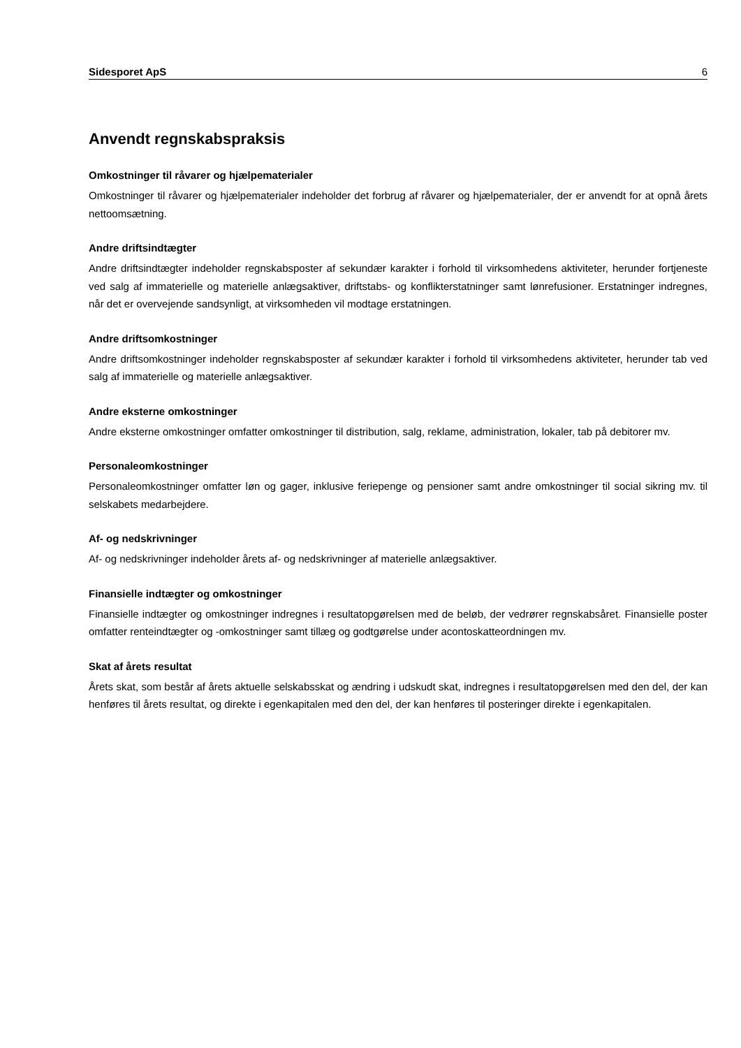Sidesporet ApS 6
Anvendt regnskabspraksis
Omkostninger til råvarer og hjælpematerialer
Omkostninger til råvarer og hjælpematerialer indeholder det forbrug af råvarer og hjælpematerialer, der er anvendt for at opnå årets nettoomsætning.
Andre driftsindtægter
Andre driftsindtægter indeholder regnskabsposter af sekundær karakter i forhold til virksomhedens aktiviteter, herunder fortjeneste ved salg af immaterielle og materielle anlægsaktiver, driftstabs- og konflikterstatninger samt lønrefusioner. Erstatninger indregnes, når det er overvejende sandsynligt, at virksomheden vil modtage erstatningen.
Andre driftsomkostninger
Andre driftsomkostninger indeholder regnskabsposter af sekundær karakter i forhold til virksomhedens aktiviteter, herunder tab ved salg af immaterielle og materielle anlægsaktiver.
Andre eksterne omkostninger
Andre eksterne omkostninger omfatter omkostninger til distribution, salg, reklame, administration, lokaler, tab på debitorer mv.
Personaleomkostninger
Personaleomkostninger omfatter løn og gager, inklusive feriepenge og pensioner samt andre omkostninger til social sikring mv. til selskabets medarbejdere.
Af- og nedskrivninger
Af- og nedskrivninger indeholder årets af- og nedskrivninger af materielle anlægsaktiver.
Finansielle indtægter og omkostninger
Finansielle indtægter og omkostninger indregnes i resultatopgørelsen med de beløb, der vedrører regnskabsåret. Finansielle poster omfatter renteindtægter og -omkostninger samt tillæg og godtgørelse under acontoskatteordningen mv.
Skat af årets resultat
Årets skat, som består af årets aktuelle selskabsskat og ændring i udskudt skat, indregnes i resultatopgørelsen med den del, der kan henføres til årets resultat, og direkte i egenkapitalen med den del, der kan henføres til posteringer direkte i egenkapitalen.